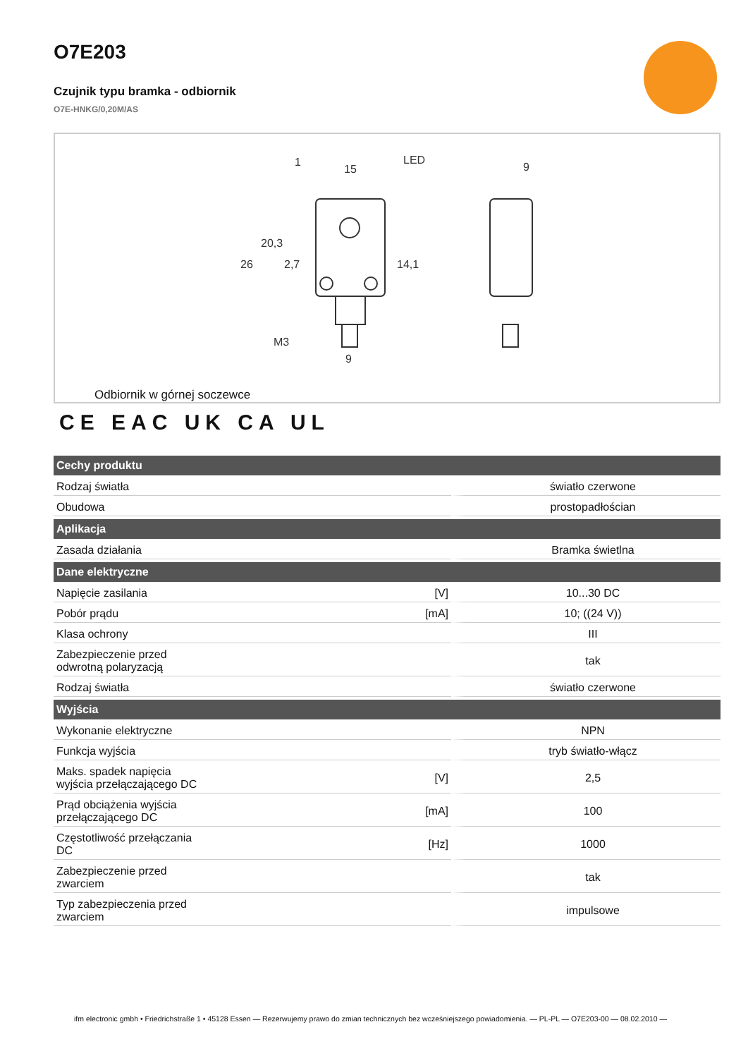O7E203
Czujnik typu bramka - odbiornik
O7E-HNKG/0,20M/AS
15
LED
9
M3
9
26
20,3
2,7
14,1
1
Odbiornik w górnej soczewce
CE EAC UK CA UL
| Cechy produktu | | |
| --- | --- | --- |
| Rodzaj światła | | światło czerwone |
| Obudowa | | prostopadłościan |
| Aplikacja | | |
| Zasada działania | | Bramka świetlna |
| Dane elektryczne | | |
| Napięcie zasilania | [V] | 10...30 DC |
| Pobór prądu | [mA] | 10; ((24 V)) |
| Klasa ochrony | | III |
| Zabezpieczenie przed odwrotną polaryzacją | | tak |
| Rodzaj światła | | światło czerwone |
| Wyjścia | | |
| Wykonanie elektryczne | | NPN |
| Funkcja wyjścia | | tryb światło-włącz |
| Maks. spadek napięcia wyjścia przełączającego DC | [V] | 2,5 |
| Prąd obciążenia wyjścia przełączającego DC | [mA] | 100 |
| Częstotliwość przełączania DC | [Hz] | 1000 |
| Zabezpieczenie przed zwarciem | | tak |
| Typ zabezpieczenia przed zwarciem | | impulsowe |
ifm electronic gmbh • Friedrichstraße 1 • 45128 Essen — Rezerwujemy prawo do zmian technicznych bez wcześniejszego powiadomienia. — PL-PL — O7E203-00 — 08.02.2010 —